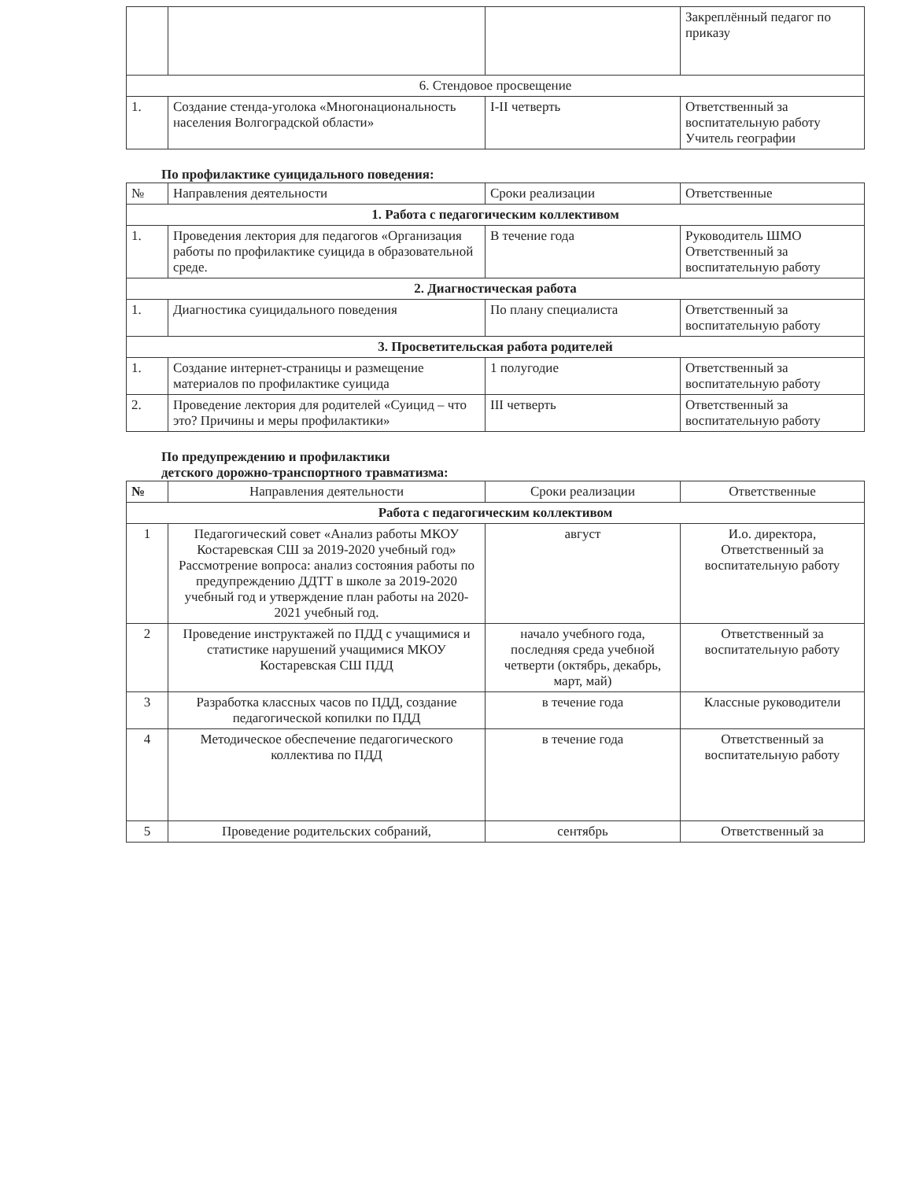| | | | Закреплённый педагог по приказу |
| 6. Стендовое просвещение | | | |
| 1. | Создание стенда-уголока «Многонациональность населения Волгоградской области» | I-II четверть | Ответственный за воспитательную работу Учитель географии |
По профилактике суицидального поведения:
| № | Направления деятельности | Сроки реализации | Ответственные |
| --- | --- | --- | --- |
| 1. Работа с педагогическим коллективом | | | |
| 1. | Проведения лектория для педагогов «Организация работы по профилактике суицида в образовательной среде. | В течение года | Руководитель ШМО Ответственный за воспитательную работу |
| 2. Диагностическая работа | | | |
| 1. | Диагностика суицидального поведения | По плану специалиста | Ответственный за воспитательную работу |
| 3. Просветительская работа родителей | | | |
| 1. | Создание интернет-страницы и размещение материалов по профилактике суицида | 1 полугодие | Ответственный за воспитательную работу |
| 2. | Проведение лектория для родителей «Суицид – что это? Причины и меры профилактики» | III четверть | Ответственный за воспитательную работу |
По предупреждению и профилактики
детского дорожно-транспортного травматизма:
| № | Направления деятельности | Сроки реализации | Ответственные |
| --- | --- | --- | --- |
| Работа с педагогическим коллективом | | | |
| 1 | Педагогический совет «Анализ работы МКОУ Костаревская СШ за 2019-2020 учебный год» Рассмотрение вопроса: анализ состояния работы по предупреждению ДДТТ в школе за 2019-2020 учебный год и утверждение план работы на 2020-2021 учебный год. | август | И.о. директора, Ответственный за воспитательную работу |
| 2 | Проведение инструктажей по ПДД с учащимися и статистике нарушений учащимися МКОУ Костаревская СШ ПДД | начало учебного года, последняя среда учебной четверти (октябрь, декабрь, март, май) | Ответственный за воспитательную работу |
| 3 | Разработка классных часов по ПДД, создание педагогической копилки по ПДД | в течение года | Классные руководители |
| 4 | Методическое обеспечение педагогического коллектива по ПДД | в течение года | Ответственный за воспитательную работу |
| 5 | Проведение родительских собраний, | сентябрь | Ответственный за |